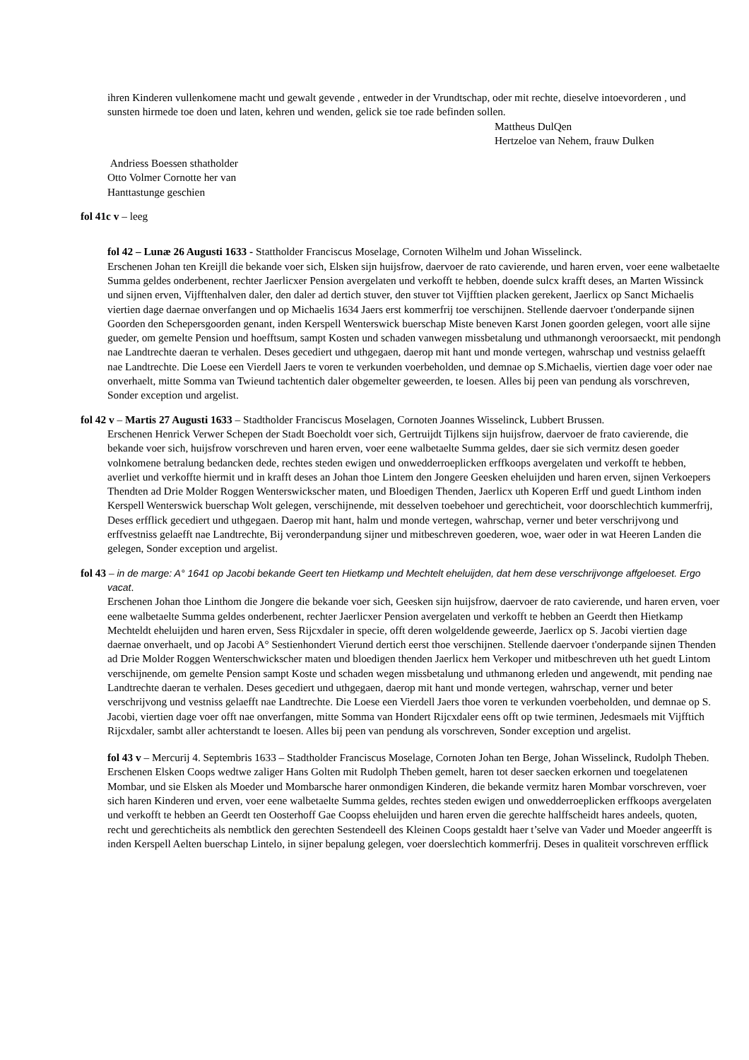ihren Kinderen vullenkomene macht und gewalt gevende , entweder in der Vrundtschap, oder mit rechte, dieselve intoevorderen , und sunsten hirmede toe doen und laten, kehren und wenden, gelick sie toe rade befinden sollen.
Mattheus DulQen
Hertzeloe van Nehem, frauw Dulken
Andriess Boessen sthatholder
Otto Volmer Cornotte her van
Hanttastunge geschien
fol 41c v – leeg
fol 42 – Lunæ 26 Augusti 1633 - Stattholder Franciscus Moselage, Cornoten Wilhelm und Johan Wisselinck.
Erschenen Johan ten Kreijll die bekande voer sich, Elsken sijn huijsfrow, daervoer de rato cavierende, und haren erven, voer eene walbetaelte Summa geldes onderbenent, rechter Jaerlicxer Pension avergelaten und verkofft te hebben, doende sulcx krafft deses, an Marten Wissinck und sijnen erven, Vijfftenhalven daler, den daler ad dertich stuver, den stuver tot Vijfftien placken gerekent, Jaerlicx op Sanct Michaelis viertien dage daernae onverfangen und op Michaelis 1634 Jaers erst kommerfrij toe verschijnen. Stellende daervoer t'onderpande sijnen Goorden den Schepersgoorden genant, inden Kerspell Wenterswick buerschap Miste beneven Karst Jonen goorden gelegen, voort alle sijne gueder, om gemelte Pension und hoefftsum, sampt Kosten und schaden vanwegen missbetalung und uthmanongh veroorsaeckt, mit pendongh nae Landtrechte daeran te verhalen. Deses gecediert und uthgegaen, daerop mit hant und monde vertegen, wahrschap und vestniss gelaefft nae Landtrechte. Die Loese een Vierdell Jaers te voren te verkunden voerbeholden, und demnae op S.Michaelis, viertien dage voer oder nae onverhaelt, mitte Somma van Twieund tachtentich daler obgemelter geweerden, te loesen. Alles bij peen van pendung als vorschreven, Sonder exception und argelist.
fol 42 v – Martis 27 Augusti 1633 – Stadtholder Franciscus Moselagen, Cornoten Joannes Wisselinck, Lubbert Brussen.
Erschenen Henrick Verwer Schepen der Stadt Boecholdt voer sich, Gertruijdt Tijlkens sijn huijsfrow, daervoer de frato cavierende, die bekande voer sich, huijsfrow vorschreven und haren erven, voer eene walbetaelte Summa geldes, daer sie sich vermitz desen goeder volnkomene betralung bedancken dede, rechtes steden ewigen und onwedderroeplicken erffkoops avergelaten und verkofft te hebben, averliet und verkoffte hiermit und in krafft deses an Johan thoe Lintem den Jongere Geesken eheluijden und haren erven, sijnen Verkoepers Thendten ad Drie Molder Roggen Wenterswickscher maten, und Bloedigen Thenden, Jaerlicx uth Koperen Erff und guedt Linthom inden Kerspell Wenterswick buerschap Wolt gelegen, verschijnende, mit desselven toebehoer und gerechticheit, voor doorschlechtich kummerfrij, Deses erfflick gecediert und uthgegaen. Daerop mit hant, halm und monde vertegen, wahrschap, verner und beter verschrijvong und erffvestniss gelaefft nae Landtrechte, Bij veronderpandung sijner und mitbeschreven goederen, woe, waer oder in wat Heeren Landen die gelegen, Sonder exception und argelist.
fol 43 – in de marge: A° 1641 op Jacobi bekande Geert ten Hietkamp und Mechtelt eheluijden, dat hem dese verschrijvonge affgeloeset. Ergo vacat.
Erschenen Johan thoe Linthom die Jongere die bekande voer sich, Geesken sijn huijsfrow, daervoer de rato cavierende, und haren erven, voer eene walbetaelte Summa geldes onderbenent, rechter Jaerlicxer Pension avergelaten und verkofft te hebben an Geerdt then Hietkamp Mechteldt eheluijden und haren erven, Sess Rijcxdaler in specie, offt deren wolgeldende geweerde, Jaerlicx op S. Jacobi viertien dage daernae onverhaelt, und op Jacobi A° Sestienhondert Vierund dertich eerst thoe verschijnen. Stellende daervoer t'onderpande sijnen Thenden ad Drie Molder Roggen Wenterschwickscher maten und bloedigen thenden Jaerlicx hem Verkoper und mitbeschreven uth het guedt Lintom verschijnende, om gemelte Pension sampt Koste und schaden wegen missbetalung und uthmanong erleden und angewendt, mit pending nae Landtrechte daeran te verhalen. Deses gecediert und uthgegaen, daerop mit hant und monde vertegen, wahrschap, verner und beter verschrijvong und vestniss gelaefft nae Landtrechte. Die Loese een Vierdell Jaers thoe voren te verkunden voerbeholden, und demnae op S. Jacobi, viertien dage voer offt nae onverfangen, mitte Somma van Hondert Rijcxdaler eens offt op twie terminen, Jedesmaels mit Vijfftich Rijcxdaler, sambt aller achterstandt te loesen. Alles bij peen van pendung als vorschreven, Sonder exception und argelist.
fol 43 v – Mercurij 4. Septembris 1633 – Stadtholder Franciscus Moselage, Cornoten Johan ten Berge, Johan Wisselinck, Rudolph Theben.
Erschenen Elsken Coops wedtwe zaliger Hans Golten mit Rudolph Theben gemelt, haren tot deser saecken erkornen und toegelatenen Mombar, und sie Elsken als Moeder und Mombarsche harer onmondigen Kinderen, die bekande vermitz haren Mombar vorschreven, voer sich haren Kinderen und erven, voer eene walbetaelte Summa geldes, rechtes steden ewigen und onwedderroeplicken erffkoops avergelaten und verkofft te hebben an Geerdt ten Oosterhoff Gae Coopss eheluijden und haren erven die gerechte halffscheidt hares andeels, quoten, recht und gerechticheits als nembtlick den gerechten Sestendeell des Kleinen Coops gestaldt haer t’selve van Vader und Moeder angeerfft is inden Kerspell Aelten buerschap Lintelo, in sijner bepalung gelegen, voer doerslechtich kommerfrij. Deses in qualiteit vorschreven erfflick